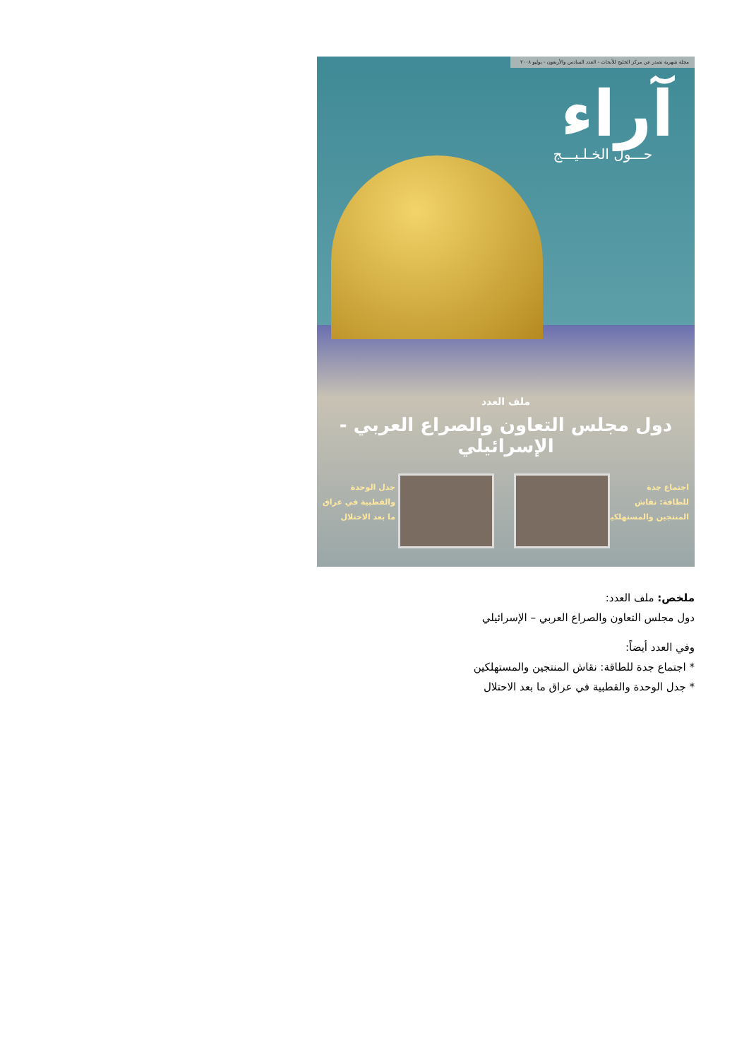مجلة شهرية تصدر عن مركز الخليج للأبحاث - العدد السادس والأربعون - يوليو ٢٠٠٨
آراء
حـــول الخـلـيـــج
ملف العدد
دول مجلس التعاون والصراع العربي - الإسرائيلي
اجتماع جدة
للطاقة: نقاش
المنتجين والمستهلكين
جدل الوحدة
والقطبية في عراق
ما بعد الاحتلال
ملخص: ملف العدد:
دول مجلس التعاون والصراع العربي – الإسرائيلي
وفي العدد أيضاً:
* اجتماع جدة للطاقة: نقاش المنتجين والمستهلكين
* جدل الوحدة والقطبية في عراق ما بعد الاحتلال